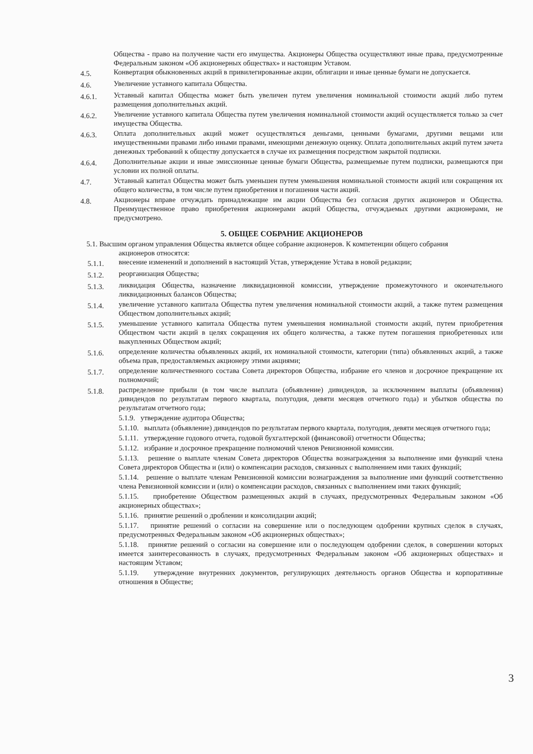Общества - право на получение части его имущества. Акционеры Общества осуществляют иные права, предусмотренные Федеральным законом «Об акционерных обществах» и настоящим Уставом.
4.5.
Конвертация обыкновенных акций в привилегированные акции, облигации и иные ценные бумаги не допускается.
4.6.
Увеличение уставного капитала Общества.
4.6.1.
Уставный капитал Общества может быть увеличен путем увеличения номинальной стоимости акций либо путем размещения дополнительных акций.
4.6.2.
Увеличение уставного капитала Общества путем увеличения номинальной стоимости акций осуществляется только за счет имущества Общества.
4.6.3.
Оплата дополнительных акций может осуществляться деньгами, ценными бумагами, другими вещами или имущественными правами либо иными правами, имеющими денежную оценку. Оплата дополнительных акций путем зачета денежных требований к обществу допускается в случае их размещения посредством закрытой подписки.
4.6.4.
Дополнительные акции и иные эмиссионные ценные бумаги Общества, размещаемые путем подписки, размещаются при условии их полной оплаты.
4.7.
Уставный капитал Общества может быть уменьшен путем уменьшения номинальной стоимости акций или сокращения их общего количества, в том числе путем приобретения и погашения части акций.
4.8.
Акционеры вправе отчуждать принадлежащие им акции Общества без согласия других акционеров и Общества. Преимущественное право приобретения акционерами акций Общества, отчуждаемых другими акционерами, не предусмотрено.
5. ОБЩЕЕ СОБРАНИЕ АКЦИОНЕРОВ
5.1. Высшим органом управления Общества является общее собрание акционеров. К компетенции общего собрания
акционеров относятся:
5.1.1.
внесение изменений и дополнений в настоящий Устав, утверждение Устава в новой редакции;
5.1.2.
реорганизация Общества;
5.1.3.
ликвидация Общества, назначение ликвидационной комиссии, утверждение промежуточного и окончательного ликвидационных балансов Общества;
5.1.4.
увеличение уставного капитала Общества путем увеличения номинальной стоимости акций, а также путем размещения Обществом дополнительных акций;
5.1.5.
уменьшение уставного капитала Общества путем уменьшения номинальной стоимости акций, путем приобретения Обществом части акций в целях сокращения их общего количества, а также путем погашения приобретенных или выкупленных Обществом акций;
5.1.6.
определение количества объявленных акций, их номинальной стоимости, категории (типа) объявленных акций, а также объема прав, предоставляемых акционеру этими акциями;
5.1.7.
определение количественного состава Совета директоров Общества, избрание его членов и досрочное прекращение их полномочий;
5.1.8.
распределение прибыли (в том числе выплата (объявление) дивидендов, за исключением выплаты (объявления) дивидендов по результатам первого квартала, полугодия, девяти месяцев отчетного года) и убытков общества по результатам отчетного года;
5.1.9. утверждение аудитора Общества;
5.1.10. выплата (объявление) дивидендов по результатам первого квартала, полугодия, девяти месяцев отчетного года;
5.1.11. утверждение годового отчета, годовой бухгалтерской (финансовой) отчетности Общества;
5.1.12. избрание и досрочное прекращение полномочий членов Ревизионной комиссии.
5.1.13. решение о выплате членам Совета директоров Общества вознаграждения за выполнение ими функций члена Совета директоров Общества и (или) о компенсации расходов, связанных с выполнением ими таких функций;
5.1.14. решение о выплате членам Ревизионной комиссии вознаграждения за выполнение ими функций соответственно члена Ревизионной комиссии и (или) о компенсации расходов, связанных с выполнением ими таких функций;
5.1.15. приобретение Обществом размещенных акций в случаях, предусмотренных Федеральным законом «Об акционерных обществах»;
5.1.16. принятие решений о дроблении и консолидации акций;
5.1.17. принятие решений о согласии на совершение или о последующем одобрении крупных сделок в случаях, предусмотренных Федеральным законом «Об акционерных обществах»;
5.1.18. принятие решений о согласии на совершение или о последующем одобрении сделок, в совершении которых имеется заинтересованность в случаях, предусмотренных Федеральным законом «Об акционерных обществах» и настоящим Уставом;
5.1.19. утверждение внутренних документов, регулирующих деятельность органов Общества и корпоративные отношения в Обществе;
3